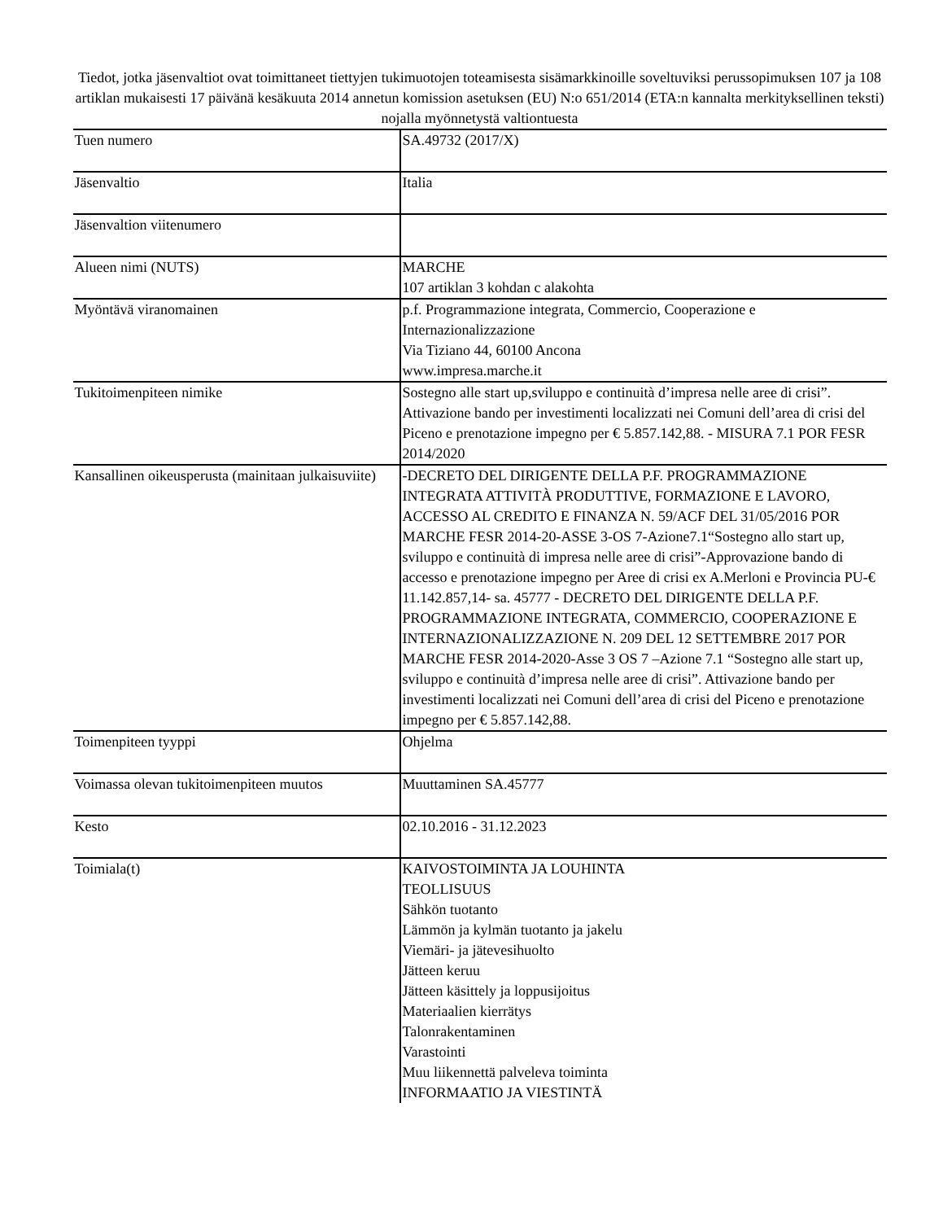Tiedot, jotka jäsenvaltiot ovat toimittaneet tiettyjen tukimuotojen toteamisesta sisämarkkinoille soveltuviksi perussopimuksen 107 ja 108 artiklan mukaisesti 17 päivänä kesäkuuta 2014 annetun komission asetuksen (EU) N:o 651/2014 (ETA:n kannalta merkityksellinen teksti) nojalla myönnetystä valtiontuesta
| Tuen numero | SA.49732 (2017/X) |
| Jäsenvaltio | Italia |
| Jäsenvaltion viitenumero | |
| Alueen nimi (NUTS) | MARCHE 107 artiklan 3 kohdan c alakohta |
| Myöntävä viranomainen | p.f. Programmazione integrata, Commercio, Cooperazione e Internazionalizzazione Via Tiziano 44, 60100 Ancona www.impresa.marche.it |
| Tukitoimenpiteen nimike | Sostegno alle start up,sviluppo e continuità d’impresa nelle aree di crisi”. Attivazione bando per investimenti localizzati nei Comuni dell’area di crisi del Piceno e prenotazione impegno per € 5.857.142,88. - MISURA 7.1 POR FESR 2014/2020 |
| Kansallinen oikeusperusta (mainitaan julkaisuviite) | -DECRETO DEL DIRIGENTE DELLA P.F. PROGRAMMAZIONE INTEGRATA ATTIVITÀ PRODUTTIVE, FORMAZIONE E LAVORO, ACCESSO AL CREDITO E FINANZA N. 59/ACF DEL 31/05/2016 POR MARCHE FESR 2014-20-ASSE 3-OS 7-Azione7.1“Sostegno allo start up, sviluppo e continuità di impresa nelle aree di crisi”-Approvazione bando di accesso e prenotazione impegno per Aree di crisi ex A.Merloni e Provincia PU-€ 11.142.857,14- sa. 45777 - DECRETO DEL DIRIGENTE DELLA P.F. PROGRAMMAZIONE INTEGRATA, COMMERCIO, COOPERAZIONE E INTERNAZIONALIZZAZIONE N. 209 DEL 12 SETTEMBRE 2017 POR MARCHE FESR 2014-2020-Asse 3 OS 7 –Azione 7.1 “Sostegno alle start up, sviluppo e continuità d’impresa nelle aree di crisi”. Attivazione bando per investimenti localizzati nei Comuni dell’area di crisi del Piceno e prenotazione impegno per € 5.857.142,88. |
| Toimenpiteen tyyppi | Ohjelma |
| Voimassa olevan tukitoimenpiteen muutos | Muuttaminen SA.45777 |
| Kesto | 02.10.2016 - 31.12.2023 |
| Toimiala(t) | KAIVOSTOIMINTA JA LOUHINTA TEOLLISUUS Sähkön tuotanto Lämmön ja kylmän tuotanto ja jakelu Viemäri- ja jätevesihuolto Jätteen keruu Jätteen käsittely ja loppusijoitus Materiaalien kierrätys Talonrakentaminen Varastointi Muu liikennettä palveleva toiminta INFORMAATIO JA VIESTINTÄ |